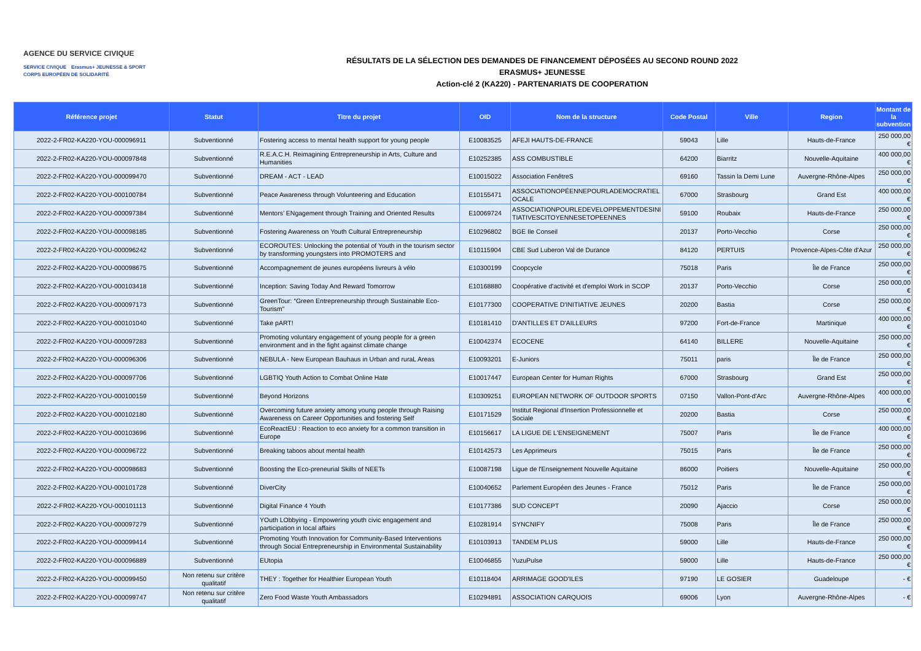AGENCE DU SERVICE CIVIQUE
SERVICE CIVIQUE Erasmus+ JEUNESSE & SPORT CORPS EUROPÉEN DE SOLIDARITÉ
RÉSULTATS DE LA SÉLECTION DES DEMANDES DE FINANCEMENT DÉPOSÉES AU SECOND ROUND 2022
ERASMUS+ JEUNESSE
Action-clé 2 (KA220) - PARTENARIATS DE COOPERATION
| Référence projet | Statut | Titre du projet | OID | Nom de la structure | Code Postal | Ville | Region | Montant de la subvention |
| --- | --- | --- | --- | --- | --- | --- | --- | --- |
| 2022-2-FR02-KA220-YOU-000096911 | Subventionné | Fostering access to mental health support for young people | E10083525 | AFEJI HAUTS-DE-FRANCE | 59043 | Lille | Hauts-de-France | 250 000,00 € |
| 2022-2-FR02-KA220-YOU-000097848 | Subventionné | R.E.A.C.H. Reimagining Entrepreneurship in Arts, Culture and Humanities | E10252385 | ASS COMBUSTIBLE | 64200 | Biarritz | Nouvelle-Aquitaine | 400 000,00 € |
| 2022-2-FR02-KA220-YOU-000099470 | Subventionné | DREAM - ACT - LEAD | E10015022 | Association FenêtreS | 69160 | Tassin la Demi Lune | Auvergne-Rhône-Alpes | 250 000,00 € |
| 2022-2-FR02-KA220-YOU-000100784 | Subventionné | Peace Awareness through Volunteering and Education | E10155471 | ASSOCIATIONOPÉENNEPOURLADEMOCRATIEL OCALE | 67000 | Strasbourg | Grand Est | 400 000,00 € |
| 2022-2-FR02-KA220-YOU-000097384 | Subventionné | Mentors’ ENgagement through Training and Oriented Results | E10069724 | ASSOCIATIONPOURLEDEVELOPPEMENTDESINI TIATIVESCITOYENNESETOPEENNES | 59100 | Roubaix | Hauts-de-France | 250 000,00 € |
| 2022-2-FR02-KA220-YOU-000098185 | Subventionné | Fostering Awareness on Youth Cultural Entrepreneurship | E10296802 | BGE Ile Conseil | 20137 | Porto-Vecchio | Corse | 250 000,00 € |
| 2022-2-FR02-KA220-YOU-000096242 | Subventionné | ECOROUTES: Unlocking the potential of Youth in the tourism sector by transforming youngsters into PROMOTERS and | E10115904 | CBE Sud Luberon Val de Durance | 84120 | PERTUIS | Provence-Alpes-Côte d'Azur | 250 000,00 € |
| 2022-2-FR02-KA220-YOU-000098675 | Subventionné | Accompagnement de jeunes européens livreurs à vélo | E10300199 | Coopcycle | 75018 | Paris | Île de France | 250 000,00 € |
| 2022-2-FR02-KA220-YOU-000103418 | Subventionné | Inception: Saving Today And Reward Tomorrow | E10168880 | Coopérative d'activité et d'emploi Work in SCOP | 20137 | Porto-Vecchio | Corse | 250 000,00 € |
| 2022-2-FR02-KA220-YOU-000097173 | Subventionné | GreenTour: “Green Entrepreneurship through Sustainable Eco-Tourism” | E10177300 | COOPERATIVE D'INITIATIVE JEUNES | 20200 | Bastia | Corse | 250 000,00 € |
| 2022-2-FR02-KA220-YOU-000101040 | Subventionné | Take pART! | E10181410 | D'ANTILLES ET D'AILLEURS | 97200 | Fort-de-France | Martinique | 400 000,00 € |
| 2022-2-FR02-KA220-YOU-000097283 | Subventionné | Promoting voluntary engagement of young people for a green environment and in the fight against climate change | E10042374 | ECOCENE | 64140 | BILLERE | Nouvelle-Aquitaine | 250 000,00 € |
| 2022-2-FR02-KA220-YOU-000096306 | Subventionné | NEBULA - New European Bauhaus in Urban and ruraL Areas | E10093201 | E-Juniors | 75011 | paris | Île de France | 250 000,00 € |
| 2022-2-FR02-KA220-YOU-000097706 | Subventionné | LGBTIQ Youth Action to Combat Online Hate | E10017447 | European Center for Human Rights | 67000 | Strasbourg | Grand Est | 250 000,00 € |
| 2022-2-FR02-KA220-YOU-000100159 | Subventionné | Beyond Horizons | E10309251 | EUROPEAN NETWORK OF OUTDOOR SPORTS | 07150 | Vallon-Pont-d'Arc | Auvergne-Rhône-Alpes | 400 000,00 € |
| 2022-2-FR02-KA220-YOU-000102180 | Subventionné | Overcoming future anxiety among young people through Raising Awareness on Career Opportunities and fostering Self | E10171529 | Institut Regional d'Insertion Professionnelle et Sociale | 20200 | Bastia | Corse | 250 000,00 € |
| 2022-2-FR02-KA220-YOU-000103696 | Subventionné | EcoReactEU : Reaction to eco anxiety for a common transition in Europe | E10156617 | LA LIGUE DE L'ENSEIGNEMENT | 75007 | Paris | Île de France | 400 000,00 € |
| 2022-2-FR02-KA220-YOU-000096722 | Subventionné | Breaking taboos about mental health | E10142573 | Les Apprimeurs | 75015 | Paris | Île de France | 250 000,00 € |
| 2022-2-FR02-KA220-YOU-000098683 | Subventionné | Boosting the Eco-preneurial Skills of NEETs | E10087198 | Ligue de l'Enseignement Nouvelle Aquitaine | 86000 | Poitiers | Nouvelle-Aquitaine | 250 000,00 € |
| 2022-2-FR02-KA220-YOU-000101728 | Subventionné | DiverCity | E10040652 | Parlement Européen des Jeunes - France | 75012 | Paris | Île de France | 250 000,00 € |
| 2022-2-FR02-KA220-YOU-000101113 | Subventionné | Digital Finance 4 Youth | E10177386 | SUD CONCEPT | 20090 | Ajaccio | Corse | 250 000,00 € |
| 2022-2-FR02-KA220-YOU-000097279 | Subventionné | YOuth LObbying - Empowering youth civic engagement and participation in local affairs | E10281914 | SYNCNIFY | 75008 | Paris | Île de France | 250 000,00 € |
| 2022-2-FR02-KA220-YOU-000099414 | Subventionné | Promoting Youth Innovation for Community-Based Interventions through Social Entrepreneurship in Environmental Sustainability | E10103913 | TANDEM PLUS | 59000 | Lille | Hauts-de-France | 250 000,00 € |
| 2022-2-FR02-KA220-YOU-000096889 | Subventionné | EUtopia | E10046855 | YuzuPulse | 59000 | Lille | Hauts-de-France | 250 000,00 € |
| 2022-2-FR02-KA220-YOU-000099450 | Non retenu sur critère qualitatif | THEY : Together for Healthier European Youth | E10118404 | ARRIMAGE GOOD'ILES | 97190 | LE GOSIER | Guadeloupe | - € |
| 2022-2-FR02-KA220-YOU-000099747 | Non retenu sur critère qualitatif | Zero Food Waste Youth Ambassadors | E10294891 | ASSOCIATION CARQUOIS | 69006 | Lyon | Auvergne-Rhône-Alpes | - € |